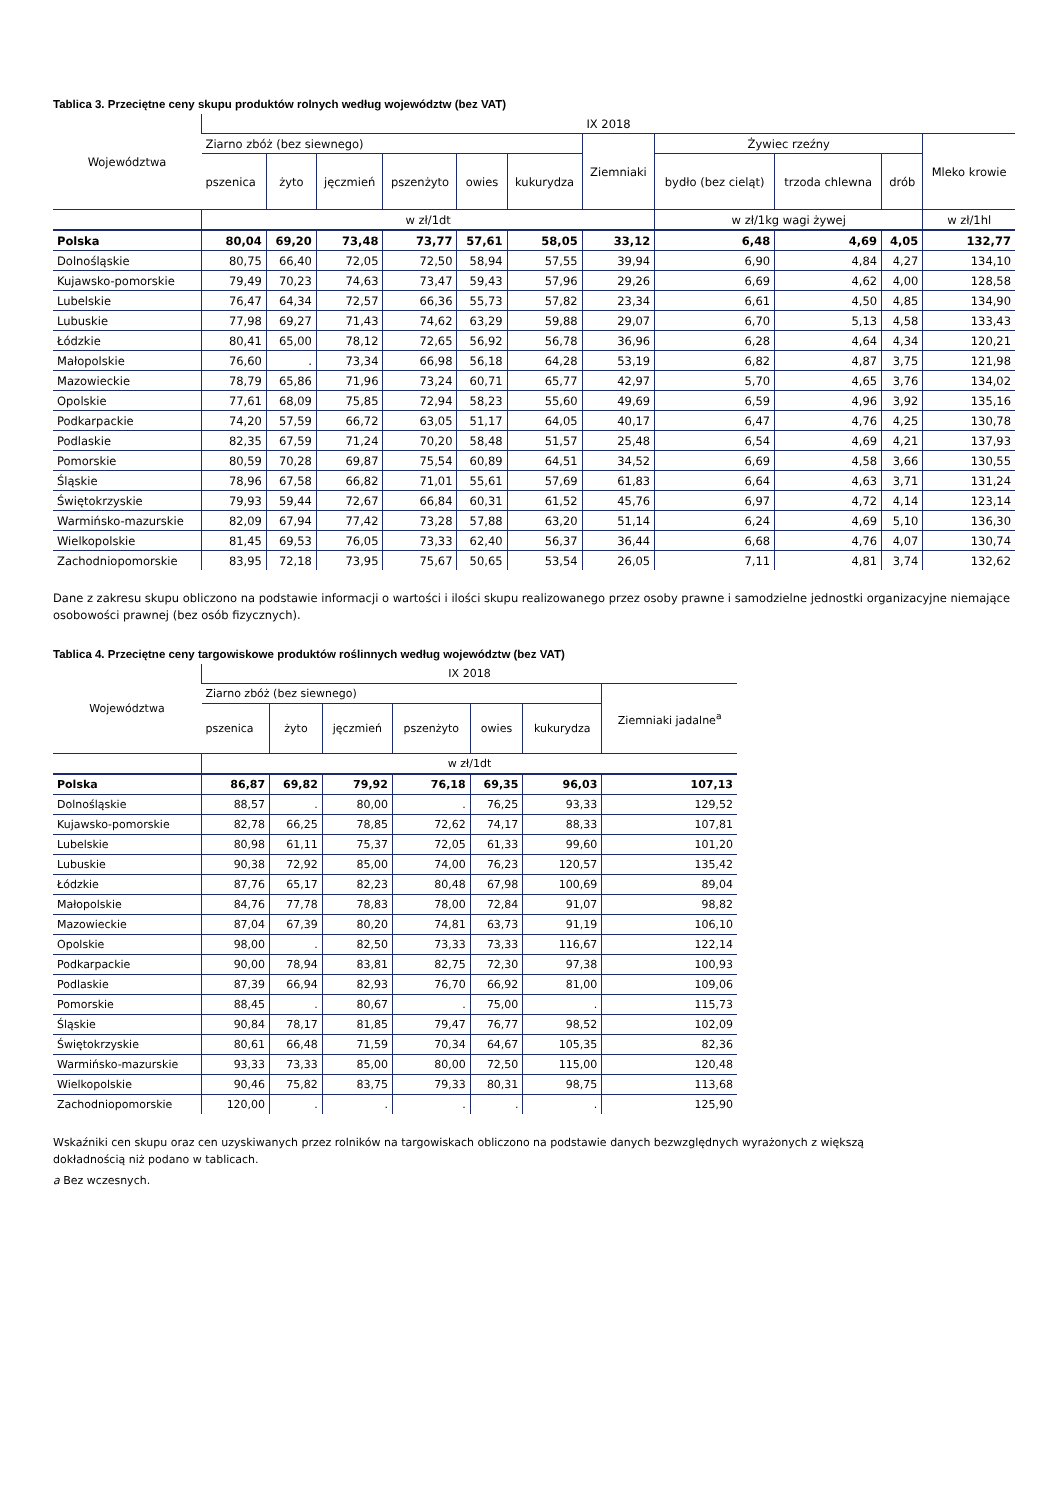Tablica 3. Przeciętne ceny skupu produktów rolnych według województw (bez VAT)
| Województwa | IX 2018 | | | | | | | | | | |
| --- | --- | --- | --- | --- | --- | --- | --- | --- | --- | --- | --- |
| | Ziarno zbóż (bez siewnego) | | | | | | Ziemniaki | Żywiec rzeźny | | | Mleko krowie |
| | pszenica | żyto | jęczmień | pszenżyto | owies | kukurydza | | bydło (bez cieląt) | trzoda chlewna | drób | |
| | w zł/1dt | | | | | | | w zł/1kg wagi żywej | | | w zł/1hl |
| Polska | 80,04 | 69,20 | 73,48 | 73,77 | 57,61 | 58,05 | 33,12 | 6,48 | 4,69 | 4,05 | 132,77 |
| Dolnośląskie | 80,75 | 66,40 | 72,05 | 72,50 | 58,94 | 57,55 | 39,94 | 6,90 | 4,84 | 4,27 | 134,10 |
| Kujawsko-pomorskie | 79,49 | 70,23 | 74,63 | 73,47 | 59,43 | 57,96 | 29,26 | 6,69 | 4,62 | 4,00 | 128,58 |
| Lubelskie | 76,47 | 64,34 | 72,57 | 66,36 | 55,73 | 57,82 | 23,34 | 6,61 | 4,50 | 4,85 | 134,90 |
| Lubuskie | 77,98 | 69,27 | 71,43 | 74,62 | 63,29 | 59,88 | 29,07 | 6,70 | 5,13 | 4,58 | 133,43 |
| Łódzkie | 80,41 | 65,00 | 78,12 | 72,65 | 56,92 | 56,78 | 36,96 | 6,28 | 4,64 | 4,34 | 120,21 |
| Małopolskie | 76,60 | . | 73,34 | 66,98 | 56,18 | 64,28 | 53,19 | 6,82 | 4,87 | 3,75 | 121,98 |
| Mazowieckie | 78,79 | 65,86 | 71,96 | 73,24 | 60,71 | 65,77 | 42,97 | 5,70 | 4,65 | 3,76 | 134,02 |
| Opolskie | 77,61 | 68,09 | 75,85 | 72,94 | 58,23 | 55,60 | 49,69 | 6,59 | 4,96 | 3,92 | 135,16 |
| Podkarpackie | 74,20 | 57,59 | 66,72 | 63,05 | 51,17 | 64,05 | 40,17 | 6,47 | 4,76 | 4,25 | 130,78 |
| Podlaskie | 82,35 | 67,59 | 71,24 | 70,20 | 58,48 | 51,57 | 25,48 | 6,54 | 4,69 | 4,21 | 137,93 |
| Pomorskie | 80,59 | 70,28 | 69,87 | 75,54 | 60,89 | 64,51 | 34,52 | 6,69 | 4,58 | 3,66 | 130,55 |
| Śląskie | 78,96 | 67,58 | 66,82 | 71,01 | 55,61 | 57,69 | 61,83 | 6,64 | 4,63 | 3,71 | 131,24 |
| Świętokrzyskie | 79,93 | 59,44 | 72,67 | 66,84 | 60,31 | 61,52 | 45,76 | 6,97 | 4,72 | 4,14 | 123,14 |
| Warmińsko-mazurskie | 82,09 | 67,94 | 77,42 | 73,28 | 57,88 | 63,20 | 51,14 | 6,24 | 4,69 | 5,10 | 136,30 |
| Wielkopolskie | 81,45 | 69,53 | 76,05 | 73,33 | 62,40 | 56,37 | 36,44 | 6,68 | 4,76 | 4,07 | 130,74 |
| Zachodniopomorskie | 83,95 | 72,18 | 73,95 | 75,67 | 50,65 | 53,54 | 26,05 | 7,11 | 4,81 | 3,74 | 132,62 |
Dane z zakresu skupu obliczono na podstawie informacji o wartości i ilości skupu realizowanego przez osoby prawne i samodzielne jednostki organizacyjne niemające osobowości prawnej (bez osób fizycznych).
Tablica 4. Przeciętne ceny targowiskowe produktów roślinnych według województw (bez VAT)
| Województwa | IX 2018 | | | | | | |
| --- | --- | --- | --- | --- | --- | --- | --- |
| | Ziarno zbóż (bez siewnego) | | | | | | Ziemniaki jadalne<sup>a</sup> |
| | pszenica | żyto | jęczmień | pszenżyto | owies | kukurydza | |
| | w zł/1dt | | | | | | |
| Polska | 86,87 | 69,82 | 79,92 | 76,18 | 69,35 | 96,03 | 107,13 |
| Dolnośląskie | 88,57 | . | 80,00 | . | 76,25 | 93,33 | 129,52 |
| Kujawsko-pomorskie | 82,78 | 66,25 | 78,85 | 72,62 | 74,17 | 88,33 | 107,81 |
| Lubelskie | 80,98 | 61,11 | 75,37 | 72,05 | 61,33 | 99,60 | 101,20 |
| Lubuskie | 90,38 | 72,92 | 85,00 | 74,00 | 76,23 | 120,57 | 135,42 |
| Łódzkie | 87,76 | 65,17 | 82,23 | 80,48 | 67,98 | 100,69 | 89,04 |
| Małopolskie | 84,76 | 77,78 | 78,83 | 78,00 | 72,84 | 91,07 | 98,82 |
| Mazowieckie | 87,04 | 67,39 | 80,20 | 74,81 | 63,73 | 91,19 | 106,10 |
| Opolskie | 98,00 | . | 82,50 | 73,33 | 73,33 | 116,67 | 122,14 |
| Podkarpackie | 90,00 | 78,94 | 83,81 | 82,75 | 72,30 | 97,38 | 100,93 |
| Podlaskie | 87,39 | 66,94 | 82,93 | 76,70 | 66,92 | 81,00 | 109,06 |
| Pomorskie | 88,45 | . | 80,67 | . | 75,00 | . | 115,73 |
| Śląskie | 90,84 | 78,17 | 81,85 | 79,47 | 76,77 | 98,52 | 102,09 |
| Świętokrzyskie | 80,61 | 66,48 | 71,59 | 70,34 | 64,67 | 105,35 | 82,36 |
| Warmińsko-mazurskie | 93,33 | 73,33 | 85,00 | 80,00 | 72,50 | 115,00 | 120,48 |
| Wielkopolskie | 90,46 | 75,82 | 83,75 | 79,33 | 80,31 | 98,75 | 113,68 |
| Zachodniopomorskie | 120,00 | . | . | . | . | . | 125,90 |
Wskaźniki cen skupu oraz cen uzyskiwanych przez rolników na targowiskach obliczono na podstawie danych bezwzględnych wyrażonych z większą
dokładnością niż podano w tablicach.
a Bez wczesnych.